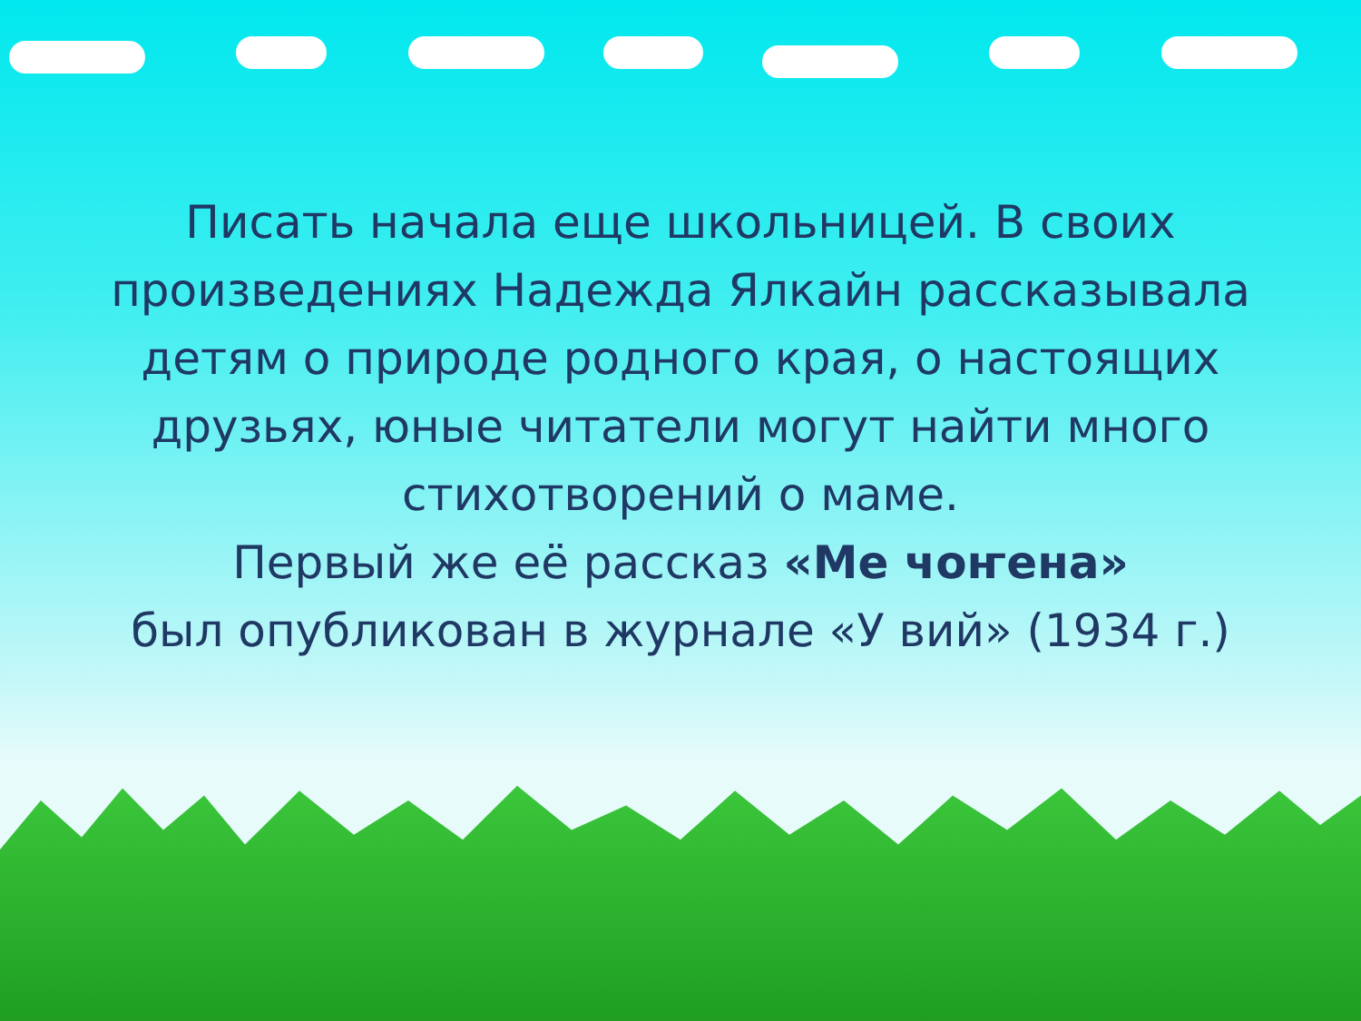Писать начала еще школьницей. В своих
произведениях Надежда Ялкайн рассказывала
детям о природе родного края, о настоящих
друзьях, юные читатели могут найти много
стихотворений о маме.
Первый же её рассказ «Ме чоҥена»
был опубликован в журнале «У вий» (1934 г.)